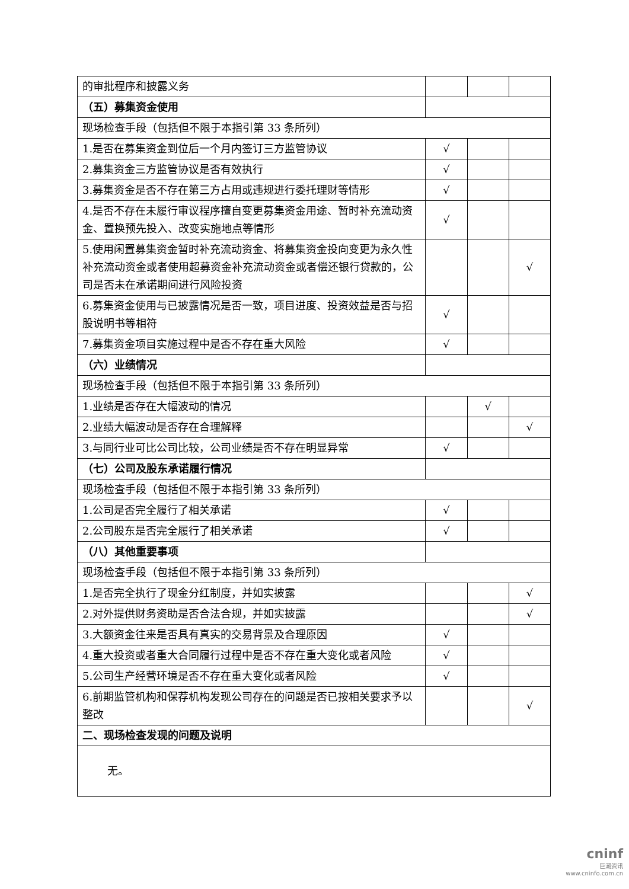| 的审批程序和披露义务 | | | |
| （五）募集资金使用 | | | |
| 现场检查手段（包括但不限于本指引第 33 条所列） | | | |
| 1.是否在募集资金到位后一个月内签订三方监管协议 | √ | | |
| 2.募集资金三方监管协议是否有效执行 | √ | | |
| 3.募集资金是否不存在第三方占用或违规进行委托理财等情形 | √ | | |
| 4.是否不存在未履行审议程序擅自变更募集资金用途、暂时补充流动资金、置换预先投入、改变实施地点等情形 | √ | | |
| 5.使用闲置募集资金暂时补充流动资金、将募集资金投向变更为永久性补充流动资金或者使用超募资金补充流动资金或者偿还银行贷款的，公司是否未在承诺期间进行风险投资 | | | √ |
| 6.募集资金使用与已披露情况是否一致，项目进度、投资效益是否与招股说明书等相符 | √ | | |
| 7.募集资金项目实施过程中是否不存在重大风险 | √ | | |
| （六）业绩情况 | | | |
| 现场检查手段（包括但不限于本指引第 33 条所列） | | | |
| 1.业绩是否存在大幅波动的情况 | | √ | |
| 2.业绩大幅波动是否存在合理解释 | | | √ |
| 3.与同行业可比公司比较，公司业绩是否不存在明显异常 | √ | | |
| （七）公司及股东承诺履行情况 | | | |
| 现场检查手段（包括但不限于本指引第 33 条所列） | | | |
| 1.公司是否完全履行了相关承诺 | √ | | |
| 2.公司股东是否完全履行了相关承诺 | √ | | |
| （八）其他重要事项 | | | |
| 现场检查手段（包括但不限于本指引第 33 条所列） | | | |
| 1.是否完全执行了现金分红制度，并如实披露 | | | √ |
| 2.对外提供财务资助是否合法合规，并如实披露 | | | √ |
| 3.大额资金往来是否具有真实的交易背景及合理原因 | √ | | |
| 4.重大投资或者重大合同履行过程中是否不存在重大变化或者风险 | √ | | |
| 5.公司生产经营环境是否不存在重大变化或者风险 | √ | | |
| 6.前期监管机构和保荐机构发现公司存在的问题是否已按相关要求予以整改 | | | √ |
| 二、现场检查发现的问题及说明 | | | |
| 无。 | | | |
cninf
巨潮资讯
www.cninfo.com.cn